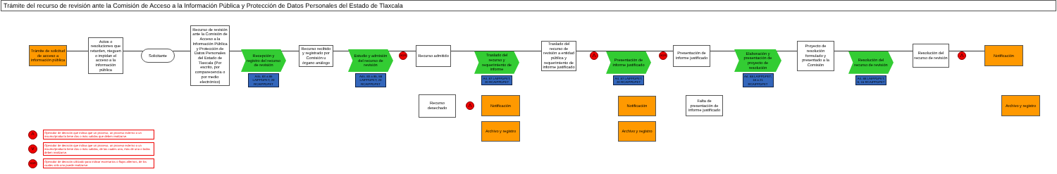Trámite del recurso de revisión ante la Comisión de Acceso a la Información Pública y Protección de Datos Personales del Estado de Tlaxcala
Trámite de solicitud de acceso a información pública
Actos o resoluciones que retarden, nieguen o impidan el acceso a la información pública
Solicitante
Recurso de revisión ante la Comisión de Acceso a la Información Pública y Protección de Datos Personales del Estado de Tlaxcala (Por escrito, por comparecencia o por medio electrónico)
Recepción y registro del recurso de revisión
Arts. 83 a 86 LAIPPDPET; 20 RCAIPPDPET
Recurso recibido y registrado por Comisión u órgano análogo
Estudio y admisión del recurso de revisión
Arts. 83 a 86, 88 LAIPPDPET; 20 RCAIPPDPET
XOR
Recurso admitido
Traslado del recurso y requerimiento de informe
Art. 87 LAIPPDPET; 20 RCAIPPDPET
Traslado del recurso de revisión a entidad pública y requerimiento de informe justificado
Λ
Presentación de informe justificado
Art. 87 LAIPPDPET; 20 RCAIPPDPET
XOR
Presentación de informe justificado
Elaboración y presentación de proyecto de resolución
Art. 88 LAIPPDPET; 18 a 21 RCAIPPDPET
Proyecto de resolución formulado y presentado a la Comisión
Resolución del recurso de revisión
Art. 88 LAIPPDPET; 9, 16 RCAIPPDPET
Resolución del recurso de revisión
Λ
Notificación
Recurso desechado
Λ
Notificación
Notificación
Falta de presentación de informe justificado
Archivo y registro
Λ
Operador de decisión que indica que un proceso, un proceso externo o un insumo/producto tiene dos o más salidas que deben realizarse.
V
Operador de decisión que indica que un proceso, un proceso externo o un insumo/producto tiene dos o más salidas, de las cuales una, más de una o todas deben realizarse.
XOR
Operador de decisión utilizado para indicar escenarios o flujos alternos, de los cuales sólo uno puede realizarse.
Archivo y registro
Archivo y registro